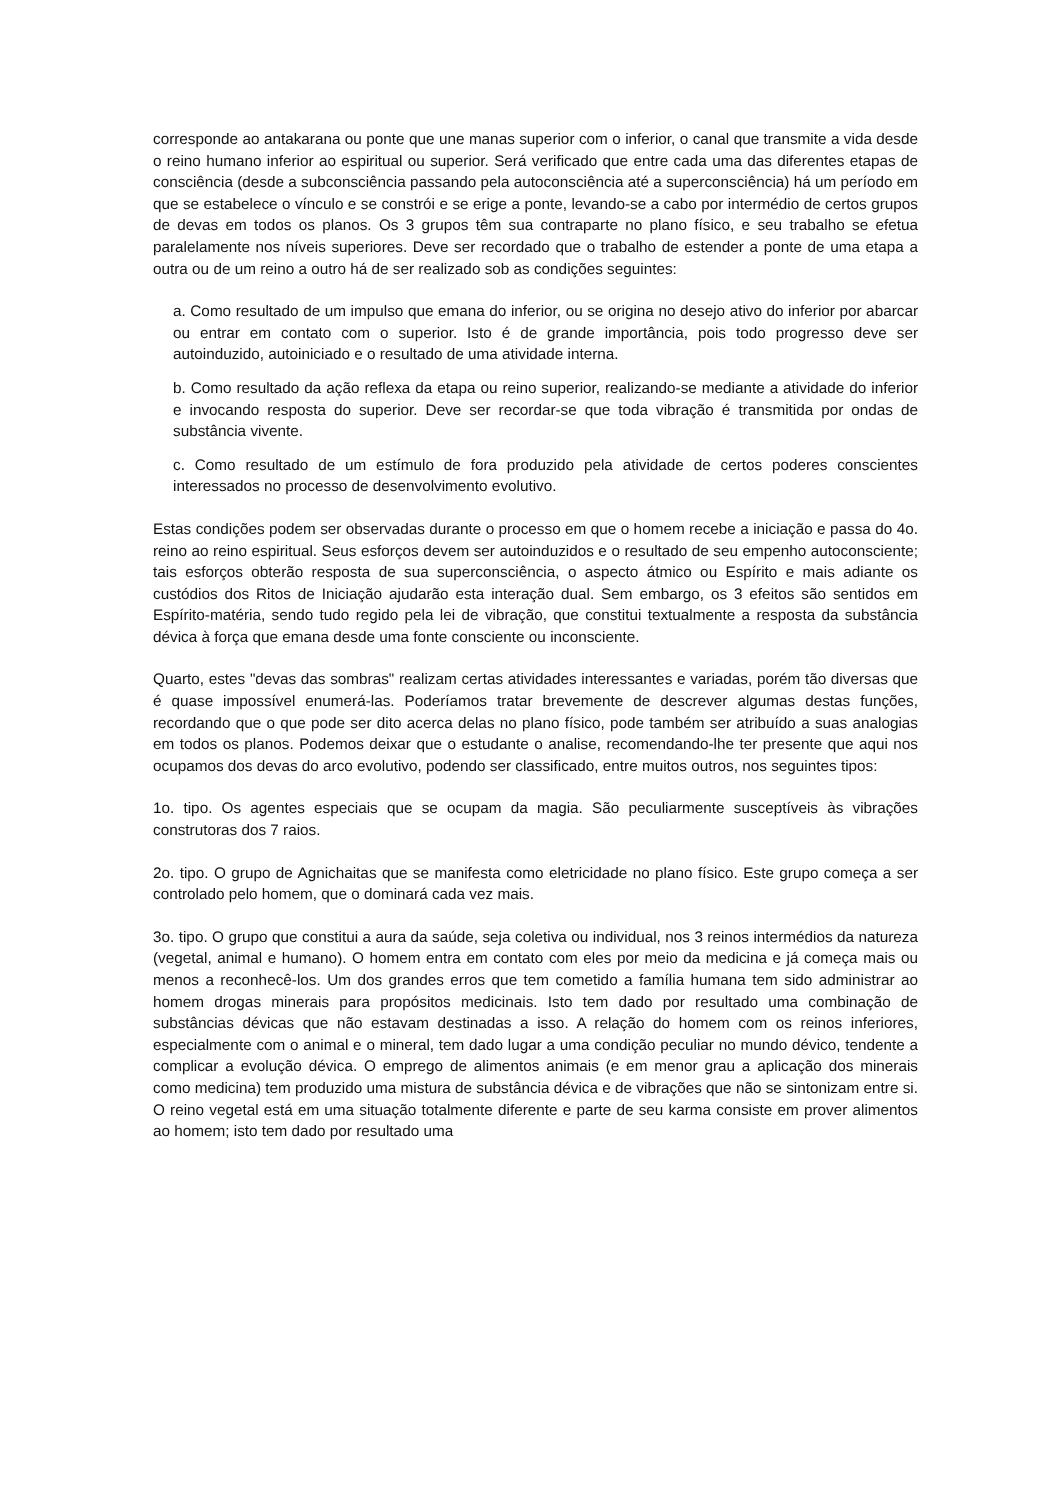corresponde ao antakarana ou ponte que une manas superior com o inferior, o canal que transmite a vida desde o reino humano inferior ao espiritual ou superior. Será verificado que entre cada uma das diferentes etapas de consciência (desde a subconsciência passando pela autoconsciência até a superconsciência) há um período em que se estabelece o vínculo e se constrói e se erige a ponte, levando-se a cabo por intermédio de certos grupos de devas em todos os planos. Os 3 grupos têm sua contraparte no plano físico, e seu trabalho se efetua paralelamente nos níveis superiores. Deve ser recordado que o trabalho de estender a ponte de uma etapa a outra ou de um reino a outro há de ser realizado sob as condições seguintes:
a. Como resultado de um impulso que emana do inferior, ou se origina no desejo ativo do inferior por abarcar ou entrar em contato com o superior. Isto é de grande importância, pois todo progresso deve ser autoinduzido, autoiniciado e o resultado de uma atividade interna.
b. Como resultado da ação reflexa da etapa ou reino superior, realizando-se mediante a atividade do inferior e invocando resposta do superior. Deve ser recordar-se que toda vibração é transmitida por ondas de substância vivente.
c. Como resultado de um estímulo de fora produzido pela atividade de certos poderes conscientes interessados no processo de desenvolvimento evolutivo.
Estas condições podem ser observadas durante o processo em que o homem recebe a iniciação e passa do 4o. reino ao reino espiritual. Seus esforços devem ser autoinduzidos e o resultado de seu empenho autoconsciente; tais esforços obterão resposta de sua superconsciência, o aspecto átmico ou Espírito e mais adiante os custódios dos Ritos de Iniciação ajudarão esta interação dual. Sem embargo, os 3 efeitos são sentidos em Espírito-matéria, sendo tudo regido pela lei de vibração, que constitui textualmente a resposta da substância dévica à força que emana desde uma fonte consciente ou inconsciente.
Quarto, estes "devas das sombras" realizam certas atividades interessantes e variadas, porém tão diversas que é quase impossível enumerá-las. Poderíamos tratar brevemente de descrever algumas destas funções, recordando que o que pode ser dito acerca delas no plano físico, pode também ser atribuído a suas analogias em todos os planos. Podemos deixar que o estudante o analise, recomendando-lhe ter presente que aqui nos ocupamos dos devas do arco evolutivo, podendo ser classificado, entre muitos outros, nos seguintes tipos:
1o. tipo. Os agentes especiais que se ocupam da magia. São peculiarmente susceptíveis às vibrações construtoras dos 7 raios.
2o. tipo. O grupo de Agnichaitas que se manifesta como eletricidade no plano físico. Este grupo começa a ser controlado pelo homem, que o dominará cada vez mais.
3o. tipo. O grupo que constitui a aura da saúde, seja coletiva ou individual, nos 3 reinos intermédios da natureza (vegetal, animal e humano). O homem entra em contato com eles por meio da medicina e já começa mais ou menos a reconhecê-los. Um dos grandes erros que tem cometido a família humana tem sido administrar ao homem drogas minerais para propósitos medicinais. Isto tem dado por resultado uma combinação de substâncias dévicas que não estavam destinadas a isso. A relação do homem com os reinos inferiores, especialmente com o animal e o mineral, tem dado lugar a uma condição peculiar no mundo dévico, tendente a complicar a evolução dévica. O emprego de alimentos animais (e em menor grau a aplicação dos minerais como medicina) tem produzido uma mistura de substância dévica e de vibrações que não se sintonizam entre si. O reino vegetal está em uma situação totalmente diferente e parte de seu karma consiste em prover alimentos ao homem; isto tem dado por resultado uma